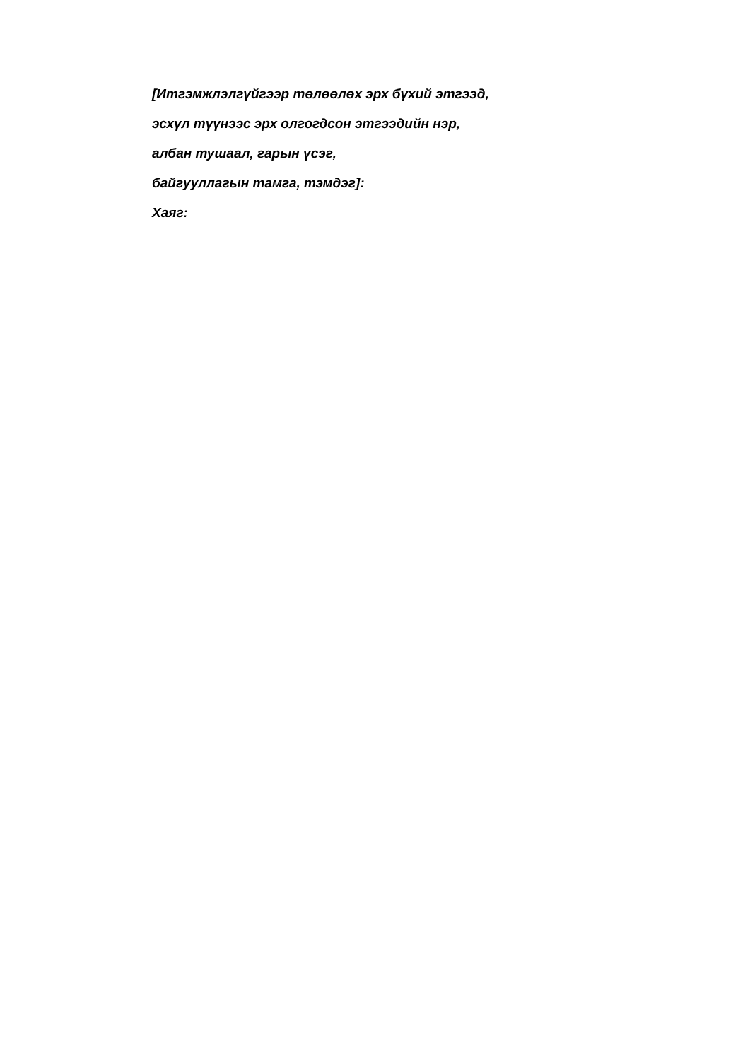[Итгэмжлэлгүйгээр төлөөлөх эрх бүхий этгээд,
эсхүл түүнээс эрх олгогдсон этгээдийн нэр,
албан тушаал, гарын үсэг,
байгууллагын тамга, тэмдэг]:
Хаяг: